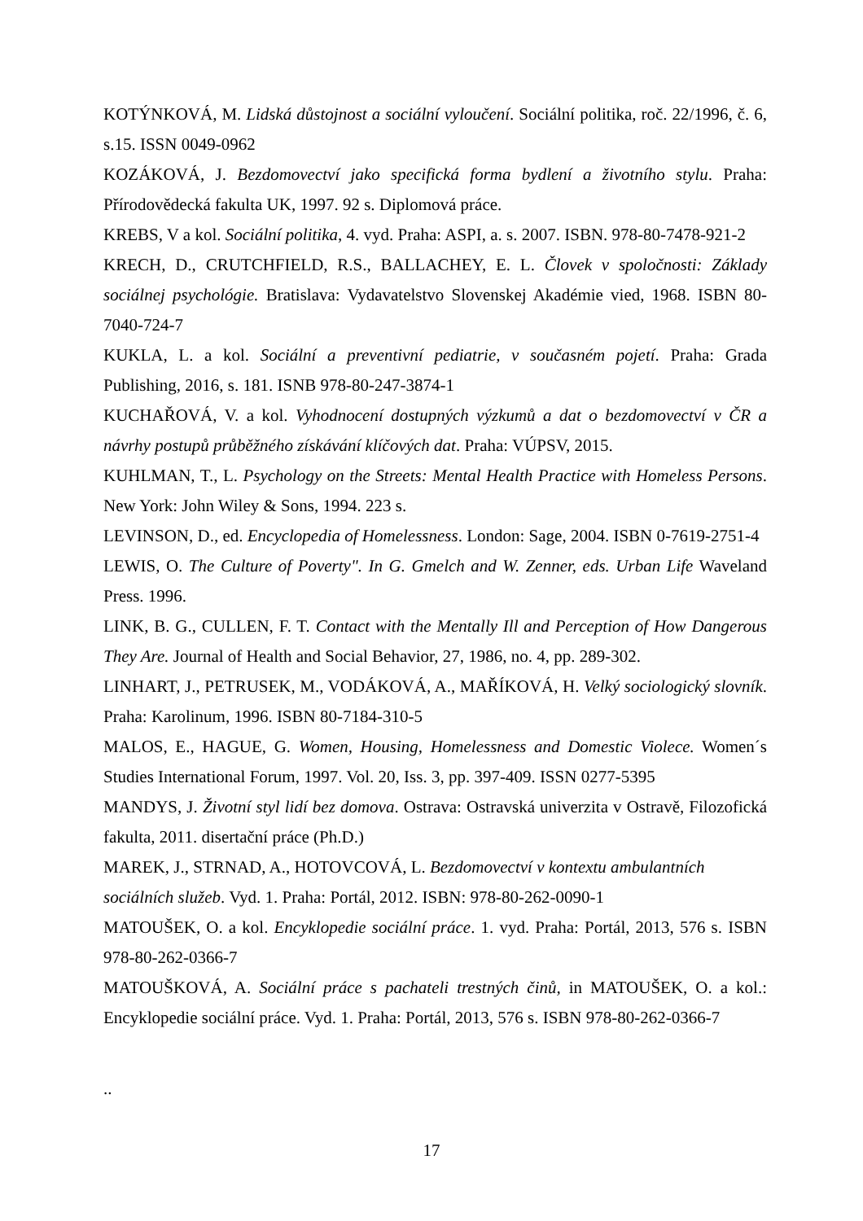KOTÝNKOVÁ, M. Lidská důstojnost a sociální vyloučení. Sociální politika, roč. 22/1996, č. 6, s.15. ISSN 0049-0962
KOZÁKOVÁ, J. Bezdomovectví jako specifická forma bydlení a životního stylu. Praha: Přírodovědecká fakulta UK, 1997. 92 s. Diplomová práce.
KREBS, V a kol. Sociální politika, 4. vyd. Praha: ASPI, a. s. 2007. ISBN. 978-80-7478-921-2
KRECH, D., CRUTCHFIELD, R.S., BALLACHEY, E. L. Človek v spoločnosti: Základy sociálnej psychológie. Bratislava: Vydavatelstvo Slovenskej Akadémie vied, 1968. ISBN 80-7040-724-7
KUKLA, L. a kol. Sociální a preventivní pediatrie, v současném pojetí. Praha: Grada Publishing, 2016, s. 181. ISNB 978-80-247-3874-1
KUCHAŘOVÁ, V. a kol. Vyhodnocení dostupných výzkumů a dat o bezdomovectví v ČR a návrhy postupů průběžného získávání klíčových dat. Praha: VÚPSV, 2015.
KUHLMAN, T., L. Psychology on the Streets: Mental Health Practice with Homeless Persons. New York: John Wiley & Sons, 1994. 223 s.
LEVINSON, D., ed. Encyclopedia of Homelessness. London: Sage, 2004. ISBN 0-7619-2751-4
LEWIS, O. The Culture of Poverty". In G. Gmelch and W. Zenner, eds. Urban Life Waveland Press. 1996.
LINK, B. G., CULLEN, F. T. Contact with the Mentally Ill and Perception of How Dangerous They Are. Journal of Health and Social Behavior, 27, 1986, no. 4, pp. 289-302.
LINHART, J., PETRUSEK, M., VODÁKOVÁ, A., MAŘÍKOVÁ, H. Velký sociologický slovník. Praha: Karolinum, 1996. ISBN 80-7184-310-5
MALOS, E., HAGUE, G. Women, Housing, Homelessness and Domestic Violece. Women´s Studies International Forum, 1997. Vol. 20, Iss. 3, pp. 397-409. ISSN 0277-5395
MANDYS, J. Životní styl lidí bez domova. Ostrava: Ostravská univerzita v Ostravě, Filozofická fakulta, 2011. disertační práce (Ph.D.)
MAREK, J., STRNAD, A., HOTOVCOVÁ, L. Bezdomovectví v kontextu ambulantních sociálních služeb. Vyd. 1. Praha: Portál, 2012. ISBN: 978-80-262-0090-1
MATOUŠEK, O. a kol. Encyklopedie sociální práce. 1. vyd. Praha: Portál, 2013, 576 s. ISBN 978-80-262-0366-7
MATOUŠKOVÁ, A. Sociální práce s pachateli trestných činů, in MATOUŠEK, O. a kol.: Encyklopedie sociální práce. Vyd. 1. Praha: Portál, 2013, 576 s. ISBN 978-80-262-0366-7
..
17